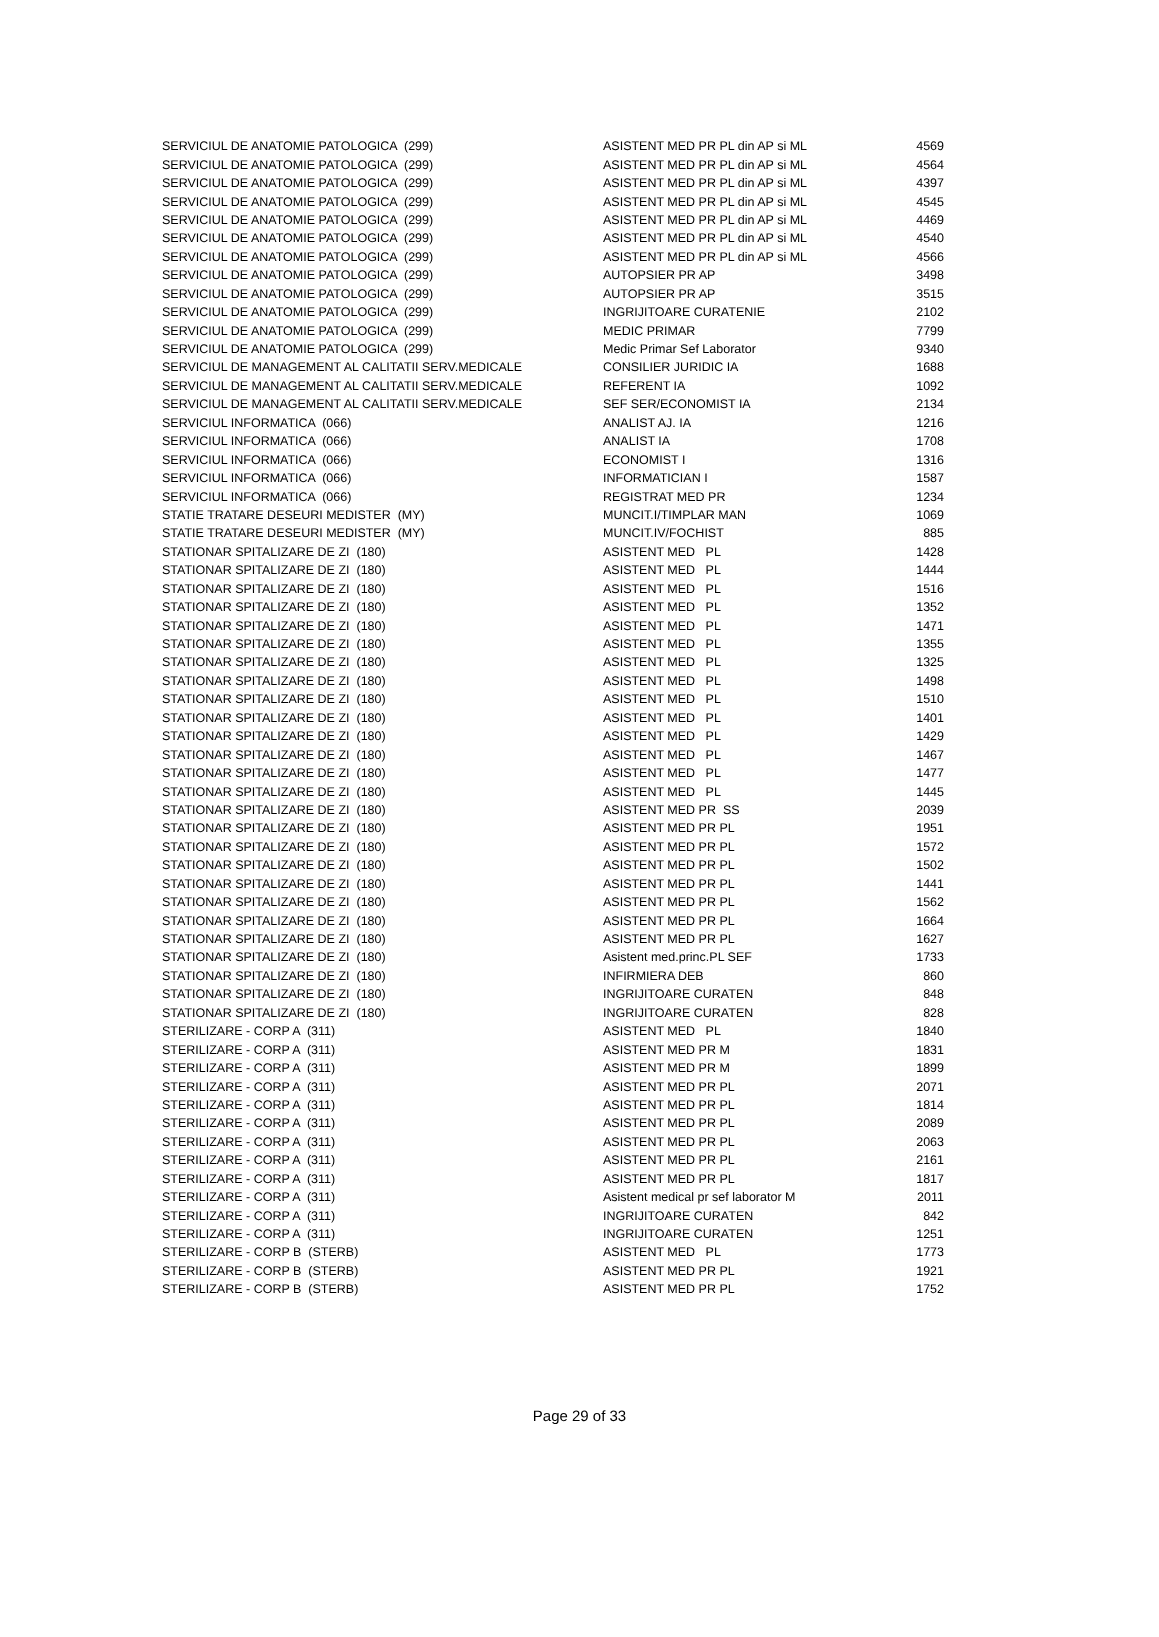| SERVICIUL DE ANATOMIE PATOLOGICA (299) | ASISTENT MED PR PL din AP si ML | 4569 |
| SERVICIUL DE ANATOMIE PATOLOGICA (299) | ASISTENT MED PR PL din AP si ML | 4564 |
| SERVICIUL DE ANATOMIE PATOLOGICA (299) | ASISTENT MED PR PL din AP si ML | 4397 |
| SERVICIUL DE ANATOMIE PATOLOGICA (299) | ASISTENT MED PR PL din AP si ML | 4545 |
| SERVICIUL DE ANATOMIE PATOLOGICA (299) | ASISTENT MED PR PL din AP si ML | 4469 |
| SERVICIUL DE ANATOMIE PATOLOGICA (299) | ASISTENT MED PR PL din AP si ML | 4540 |
| SERVICIUL DE ANATOMIE PATOLOGICA (299) | ASISTENT MED PR PL din AP si ML | 4566 |
| SERVICIUL DE ANATOMIE PATOLOGICA (299) | AUTOPSIER PR AP | 3498 |
| SERVICIUL DE ANATOMIE PATOLOGICA (299) | AUTOPSIER PR AP | 3515 |
| SERVICIUL DE ANATOMIE PATOLOGICA (299) | INGRIJITOARE CURATENIE | 2102 |
| SERVICIUL DE ANATOMIE PATOLOGICA (299) | MEDIC PRIMAR | 7799 |
| SERVICIUL DE ANATOMIE PATOLOGICA (299) | Medic Primar Sef Laborator | 9340 |
| SERVICIUL DE MANAGEMENT AL CALITATII SERV.MEDICALE | CONSILIER JURIDIC IA | 1688 |
| SERVICIUL DE MANAGEMENT AL CALITATII SERV.MEDICALE | REFERENT IA | 1092 |
| SERVICIUL DE MANAGEMENT AL CALITATII SERV.MEDICALE | SEF SER/ECONOMIST IA | 2134 |
| SERVICIUL INFORMATICA (066) | ANALIST AJ. IA | 1216 |
| SERVICIUL INFORMATICA (066) | ANALIST IA | 1708 |
| SERVICIUL INFORMATICA (066) | ECONOMIST I | 1316 |
| SERVICIUL INFORMATICA (066) | INFORMATICIAN I | 1587 |
| SERVICIUL INFORMATICA (066) | REGISTRAT MED PR | 1234 |
| STATIE TRATARE DESEURI MEDISTER (MY) | MUNCIT.I/TIMPLAR MAN | 1069 |
| STATIE TRATARE DESEURI MEDISTER (MY) | MUNCIT.IV/FOCHIST | 885 |
| STATIONAR SPITALIZARE DE ZI (180) | ASISTENT MED PL | 1428 |
| STATIONAR SPITALIZARE DE ZI (180) | ASISTENT MED PL | 1444 |
| STATIONAR SPITALIZARE DE ZI (180) | ASISTENT MED PL | 1516 |
| STATIONAR SPITALIZARE DE ZI (180) | ASISTENT MED PL | 1352 |
| STATIONAR SPITALIZARE DE ZI (180) | ASISTENT MED PL | 1471 |
| STATIONAR SPITALIZARE DE ZI (180) | ASISTENT MED PL | 1355 |
| STATIONAR SPITALIZARE DE ZI (180) | ASISTENT MED PL | 1325 |
| STATIONAR SPITALIZARE DE ZI (180) | ASISTENT MED PL | 1498 |
| STATIONAR SPITALIZARE DE ZI (180) | ASISTENT MED PL | 1510 |
| STATIONAR SPITALIZARE DE ZI (180) | ASISTENT MED PL | 1401 |
| STATIONAR SPITALIZARE DE ZI (180) | ASISTENT MED PL | 1429 |
| STATIONAR SPITALIZARE DE ZI (180) | ASISTENT MED PL | 1467 |
| STATIONAR SPITALIZARE DE ZI (180) | ASISTENT MED PL | 1477 |
| STATIONAR SPITALIZARE DE ZI (180) | ASISTENT MED PL | 1445 |
| STATIONAR SPITALIZARE DE ZI (180) | ASISTENT MED PR SS | 2039 |
| STATIONAR SPITALIZARE DE ZI (180) | ASISTENT MED PR PL | 1951 |
| STATIONAR SPITALIZARE DE ZI (180) | ASISTENT MED PR PL | 1572 |
| STATIONAR SPITALIZARE DE ZI (180) | ASISTENT MED PR PL | 1502 |
| STATIONAR SPITALIZARE DE ZI (180) | ASISTENT MED PR PL | 1441 |
| STATIONAR SPITALIZARE DE ZI (180) | ASISTENT MED PR PL | 1562 |
| STATIONAR SPITALIZARE DE ZI (180) | ASISTENT MED PR PL | 1664 |
| STATIONAR SPITALIZARE DE ZI (180) | ASISTENT MED PR PL | 1627 |
| STATIONAR SPITALIZARE DE ZI (180) | Asistent med.princ.PL SEF | 1733 |
| STATIONAR SPITALIZARE DE ZI (180) | INFIRMIERA DEB | 860 |
| STATIONAR SPITALIZARE DE ZI (180) | INGRIJITOARE CURATEN | 848 |
| STATIONAR SPITALIZARE DE ZI (180) | INGRIJITOARE CURATEN | 828 |
| STERILIZARE - CORP A (311) | ASISTENT MED PL | 1840 |
| STERILIZARE - CORP A (311) | ASISTENT MED PR M | 1831 |
| STERILIZARE - CORP A (311) | ASISTENT MED PR M | 1899 |
| STERILIZARE - CORP A (311) | ASISTENT MED PR PL | 2071 |
| STERILIZARE - CORP A (311) | ASISTENT MED PR PL | 1814 |
| STERILIZARE - CORP A (311) | ASISTENT MED PR PL | 2089 |
| STERILIZARE - CORP A (311) | ASISTENT MED PR PL | 2063 |
| STERILIZARE - CORP A (311) | ASISTENT MED PR PL | 2161 |
| STERILIZARE - CORP A (311) | ASISTENT MED PR PL | 1817 |
| STERILIZARE - CORP A (311) | Asistent medical pr sef laborator M | 2011 |
| STERILIZARE - CORP A (311) | INGRIJITOARE CURATEN | 842 |
| STERILIZARE - CORP A (311) | INGRIJITOARE CURATEN | 1251 |
| STERILIZARE - CORP B (STERB) | ASISTENT MED PL | 1773 |
| STERILIZARE - CORP B (STERB) | ASISTENT MED PR PL | 1921 |
| STERILIZARE - CORP B (STERB) | ASISTENT MED PR PL | 1752 |
Page 29 of 33